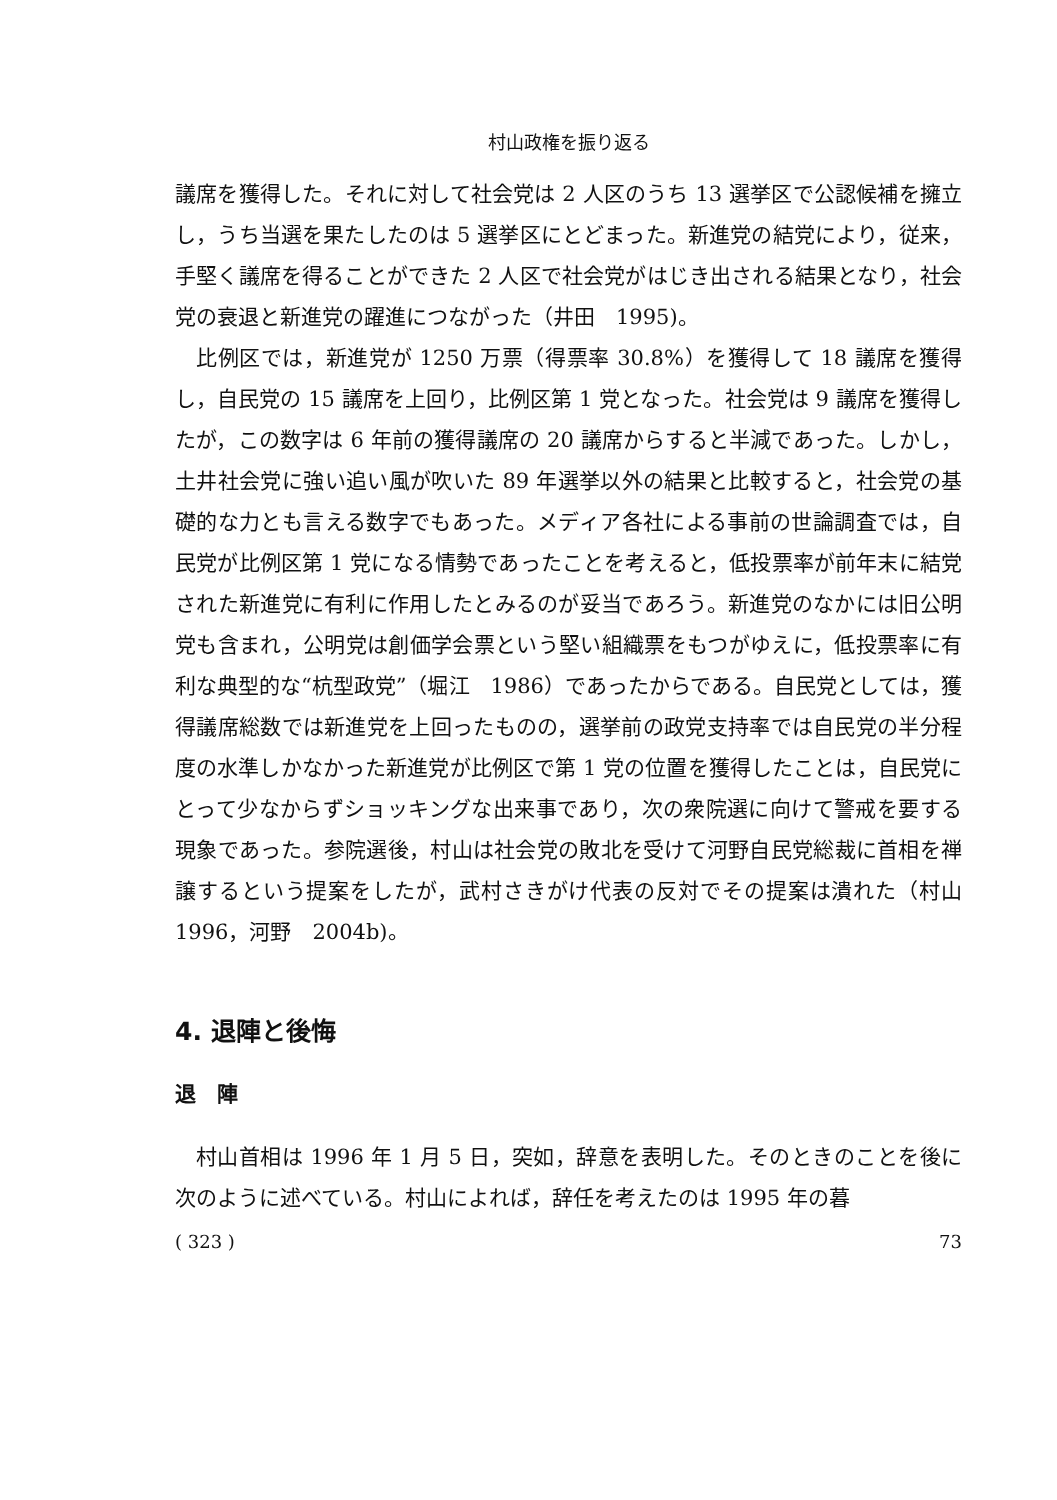村山政権を振り返る
議席を獲得した。それに対して社会党は 2 人区のうち 13 選挙区で公認候補を擁立し，うち当選を果たしたのは 5 選挙区にとどまった。新進党の結党により，従来，手堅く議席を得ることができた 2 人区で社会党がはじき出される結果となり，社会党の衰退と新進党の躍進につながった（井田　1995)。
比例区では，新進党が 1250 万票（得票率 30.8%）を獲得して 18 議席を獲得し，自民党の 15 議席を上回り，比例区第 1 党となった。社会党は 9 議席を獲得したが，この数字は 6 年前の獲得議席の 20 議席からすると半減であった。しかし，土井社会党に強い追い風が吹いた 89 年選挙以外の結果と比較すると，社会党の基礎的な力とも言える数字でもあった。メディア各社による事前の世論調査では，自民党が比例区第 1 党になる情勢であったことを考えると，低投票率が前年末に結党された新進党に有利に作用したとみるのが妥当であろう。新進党のなかには旧公明党も含まれ，公明党は創価学会票という堅い組織票をもつがゆえに，低投票率に有利な典型的な“杭型政党”（堀江　1986）であったからである。自民党としては，獲得議席総数では新進党を上回ったものの，選挙前の政党支持率では自民党の半分程度の水準しかなかった新進党が比例区で第 1 党の位置を獲得したことは，自民党にとって少なからずショッキングな出来事であり，次の衆院選に向けて警戒を要する現象であった。参院選後，村山は社会党の敗北を受けて河野自民党総裁に首相を禅譲するという提案をしたが，武村さきがけ代表の反対でその提案は潰れた（村山　1996，河野　2004b)。
4. 退陣と後悔
退　陣
村山首相は 1996 年 1 月 5 日，突如，辞意を表明した。そのときのことを後に次のように述べている。村山によれば，辞任を考えたのは 1995 年の暮
( 323 ) 73